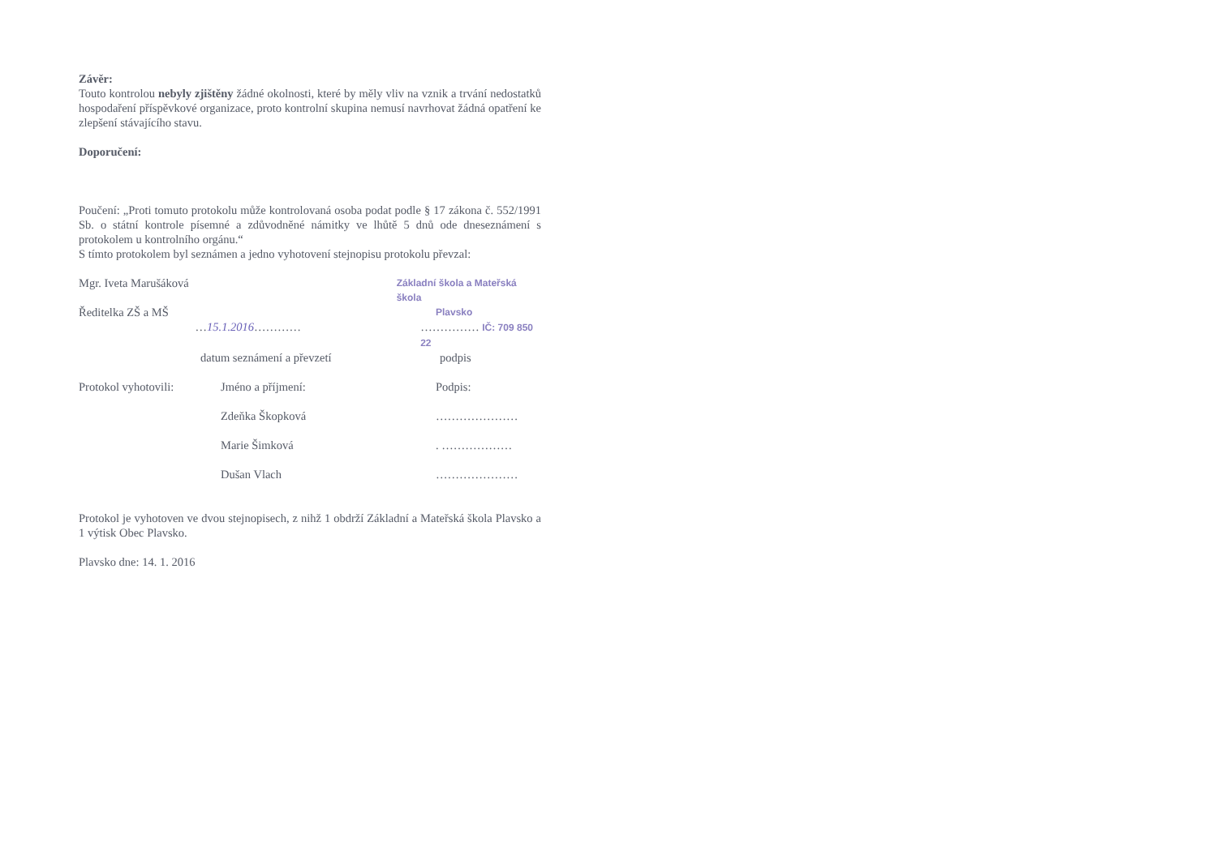Závěr:
Touto kontrolou nebyly zjištěny žádné okolnosti, které by měly vliv na vznik a trvání nedostatků hospodaření příspěvkové organizace, proto kontrolní skupina nemusí navrhovat žádná opatření ke zlepšení stávajícího stavu.
Doporučení:
Poučení: „Proti tomuto protokolu může kontrolovaná osoba podat podle § 17 zákona č. 552/1991 Sb. o státní kontrole písemné a zdůvodněné námitky ve lhůtě 5 dnů ode dneseznámení s protokolem u kontrolního orgánu.“
S tímto protokolem byl seznámen a jedno vyhotovení stejnopisu protokolu převzal:
Mgr. Iveta Marušáková Základní škola a Mateřská škola
Ředitelka ZŠ a MŠ Plavsko
…15.1.2016………… …………… IČ: 709 850 22
datum seznámení a převzetí podpis
Protokol vyhotovili: Jméno a příjmení: Podpis:
Zdeňka Škopková …………………
Marie Šimková. ………………
Dušan Vlach …………………
Protokol je vyhotoven ve dvou stejnopisech, z nihž 1 obdrží Základní a Mateřská škola Plavsko a 1 výtisk Obec Plavsko.
Plavsko dne: 14. 1. 2016